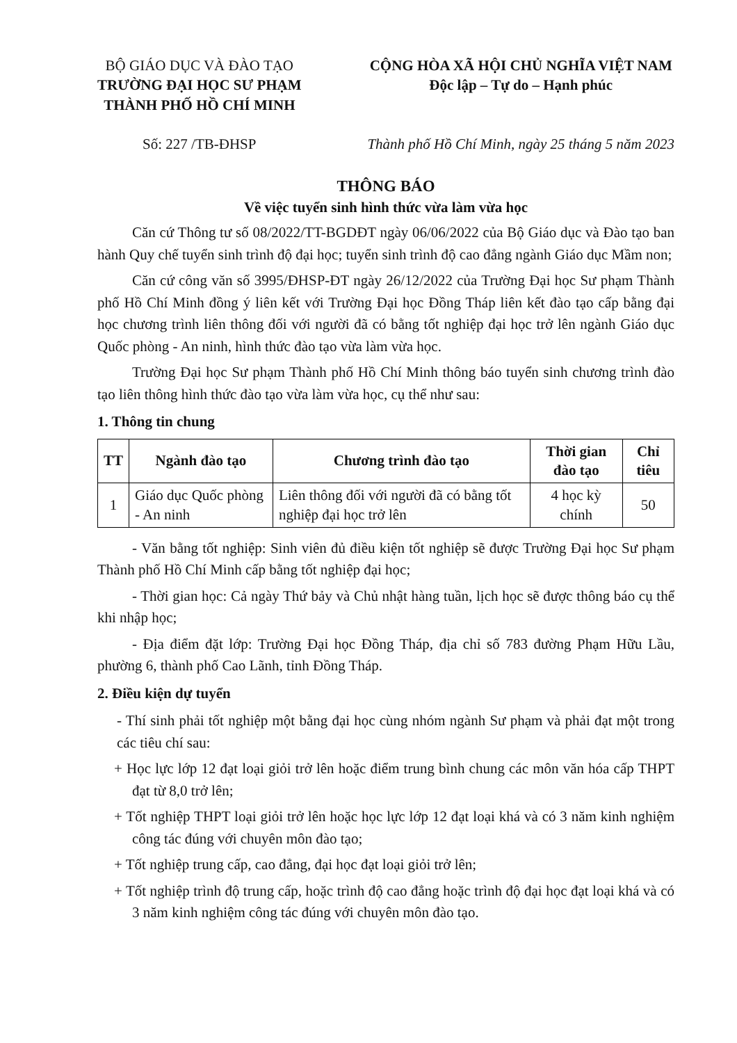BỘ GIÁO DỤC VÀ ĐÀO TẠO
TRƯỜNG ĐẠI HỌC SƯ PHẠM
THÀNH PHỐ HỒ CHÍ MINH
Số: 227 /TB-ĐHSP
CỘNG HÒA XÃ HỘI CHỦ NGHĨA VIỆT NAM
Độc lập – Tự do – Hạnh phúc
Thành phố Hồ Chí Minh, ngày 25 tháng 5 năm 2023
THÔNG BÁO
Về việc tuyển sinh hình thức vừa làm vừa học
Căn cứ Thông tư số 08/2022/TT-BGDĐT ngày 06/06/2022 của Bộ Giáo dục và Đào tạo ban hành Quy chế tuyển sinh trình độ đại học; tuyển sinh trình độ cao đẳng ngành Giáo dục Mầm non;
Căn cứ công văn số 3995/ĐHSP-ĐT ngày 26/12/2022 của Trường Đại học Sư phạm Thành phố Hồ Chí Minh đồng ý liên kết với Trường Đại học Đồng Tháp liên kết đào tạo cấp bằng đại học chương trình liên thông đối với người đã có bằng tốt nghiệp đại học trở lên ngành Giáo dục Quốc phòng - An ninh, hình thức đào tạo vừa làm vừa học.
Trường Đại học Sư phạm Thành phố Hồ Chí Minh thông báo tuyển sinh chương trình đào tạo liên thông hình thức đào tạo vừa làm vừa học, cụ thể như sau:
1. Thông tin chung
| TT | Ngành đào tạo | Chương trình đào tạo | Thời gian đào tạo | Chỉ tiêu |
| --- | --- | --- | --- | --- |
| 1 | Giáo dục Quốc phòng - An ninh | Liên thông đối với người đã có bằng tốt nghiệp đại học trở lên | 4 học kỳ chính | 50 |
- Văn bằng tốt nghiệp: Sinh viên đủ điều kiện tốt nghiệp sẽ được Trường Đại học Sư phạm Thành phố Hồ Chí Minh cấp bằng tốt nghiệp đại học;
- Thời gian học: Cả ngày Thứ bảy và Chủ nhật hàng tuần, lịch học sẽ được thông báo cụ thể khi nhập học;
- Địa điểm đặt lớp: Trường Đại học Đồng Tháp, địa chỉ số 783 đường Phạm Hữu Lầu, phường 6, thành phố Cao Lãnh, tỉnh Đồng Tháp.
2. Điều kiện dự tuyển
- Thí sinh phải tốt nghiệp một bằng đại học cùng nhóm ngành Sư phạm và phải đạt một trong các tiêu chí sau:
+ Học lực lớp 12 đạt loại giỏi trở lên hoặc điểm trung bình chung các môn văn hóa cấp THPT đạt từ 8,0 trở lên;
+ Tốt nghiệp THPT loại giỏi trở lên hoặc học lực lớp 12 đạt loại khá và có 3 năm kinh nghiệm công tác đúng với chuyên môn đào tạo;
+ Tốt nghiệp trung cấp, cao đẳng, đại học đạt loại giỏi trở lên;
+ Tốt nghiệp trình độ trung cấp, hoặc trình độ cao đẳng hoặc trình độ đại học đạt loại khá và có 3 năm kinh nghiệm công tác đúng với chuyên môn đào tạo.